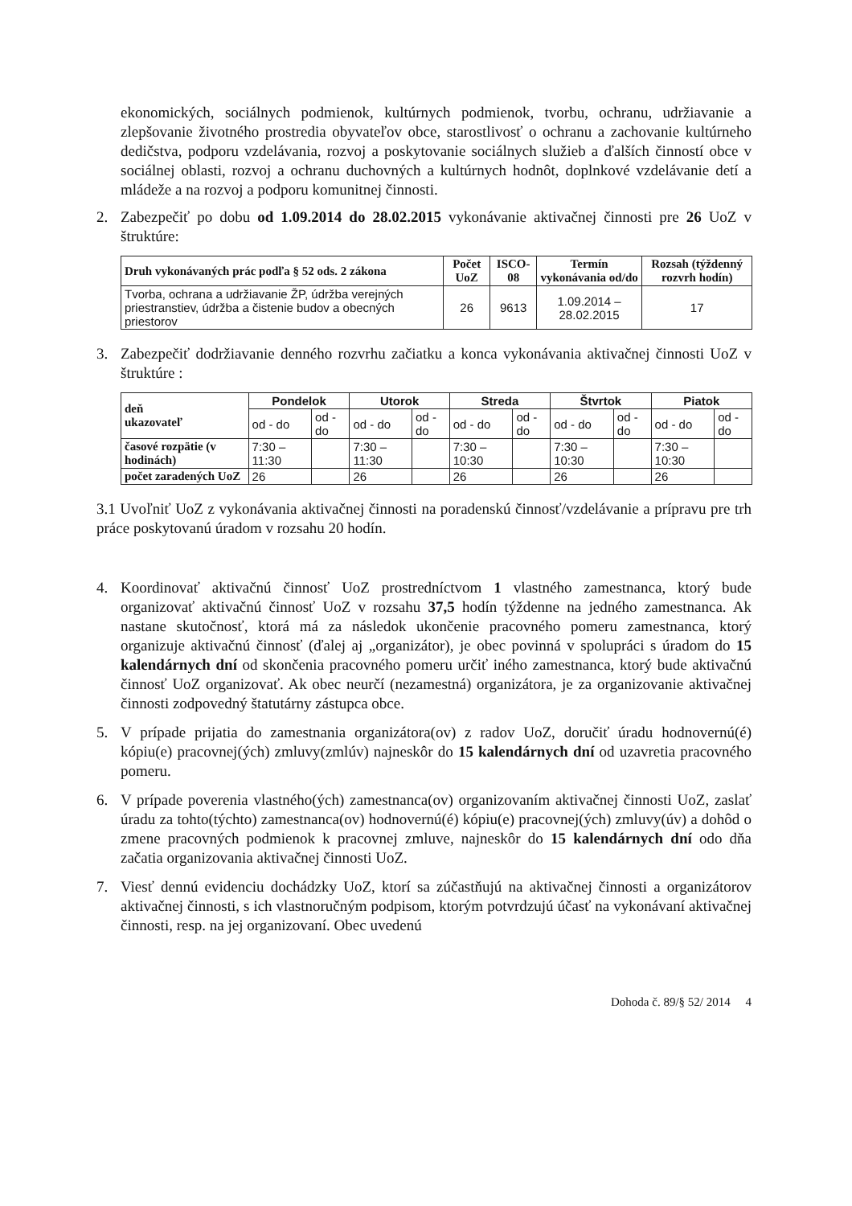ekonomických, sociálnych podmienok, kultúrnych podmienok, tvorbu, ochranu, udržiavanie a zlepšovanie životného prostredia obyvateľov obce, starostlivosť o ochranu a zachovanie kultúrneho dedičstva, podporu vzdelávania, rozvoj a poskytovanie sociálnych služieb a ďalších činností obce v sociálnej oblasti, rozvoj a ochranu duchovných a kultúrnych hodnôt, doplnkové vzdelávanie detí a mládeže a na rozvoj a podporu komunitnej činnosti.
2. Zabezpečiť po dobu od 1.09.2014 do 28.02.2015 vykonávanie aktivačnej činnosti pre 26 UoZ v štruktúre:
| Druh vykonávaných prác podľa § 52 ods. 2 zákona | Počet UoZ | ISCO-08 | Termín vykonávania od/do | Rozsah (týždenný rozvrh hodín) |
| --- | --- | --- | --- | --- |
| Tvorba, ochrana a udržiavanie ŽP, údržba verejných priestranstiev, údržba a čistenie budov a obecných priestorov | 26 | 9613 | 1.09.2014 – 28.02.2015 | 17 |
3. Zabezpečiť dodržiavanie denného rozvrhu začiatku a konca vykonávania aktivačnej činnosti UoZ v štruktúre :
| deň ukazovateľ | Pondelok | | Utorok | | Streda | | Štvrtok | | Piatok | |
| --- | --- | --- | --- | --- | --- | --- | --- | --- | --- | --- |
| | od - do | od - do | od - do | od - do | od - do | od - do | od - do | od - do | od - do | od - do |
| časové rozpätie (v hodinách) | 7:30 – 11:30 | | 7:30 – 11:30 | | 7:30 – 10:30 | | 7:30 – 10:30 | | 7:30 – 10:30 | |
| počet zaradených UoZ | 26 | | 26 | | 26 | | 26 | | 26 | |
3.1 Uvoľniť UoZ z vykonávania aktivačnej činnosti na poradenskú činnosť/vzdelávanie a prípravu pre trh práce poskytovanú úradom v rozsahu 20 hodín.
4. Koordinovať aktivačnú činnosť UoZ prostredníctvom 1 vlastného zamestnanca, ktorý bude organizovať aktivačnú činnosť UoZ v rozsahu 37,5 hodín týždenne na jedného zamestnanca. Ak nastane skutočnosť, ktorá má za následok ukončenie pracovného pomeru zamestnanca, ktorý organizuje aktivačnú činnosť (ďalej aj „organizátor), je obec povinná v spolupráci s úradom do 15 kalendárnych dní od skončenia pracovného pomeru určiť iného zamestnanca, ktorý bude aktivačnú činnosť UoZ organizovať. Ak obec neurčí (nezamestná) organizátora, je za organizovanie aktivačnej činnosti zodpovedný štatutárny zástupca obce.
5. V prípade prijatia do zamestnania organizátora(ov) z radov UoZ, doručiť úradu hodnovernú(é) kópiu(e) pracovnej(ých) zmluvy(zmlúv) najneskôr do 15 kalendárnych dní od uzavretia pracovného pomeru.
6. V prípade poverenia vlastného(ých) zamestnanca(ov) organizovaním aktivačnej činnosti UoZ, zaslať úradu za tohto(týchto) zamestnanca(ov) hodnovernú(é) kópiu(e) pracovnej(ých) zmluvy(úv) a dohôd o zmene pracovných podmienok k pracovnej zmluve, najneskôr do 15 kalendárnych dní odo dňa začatia organizovania aktivačnej činnosti UoZ.
7. Viesť dennú evidenciu dochádzky UoZ, ktorí sa zúčastňujú na aktivačnej činnosti a organizátorov aktivačnej činnosti, s ich vlastnoručným podpisom, ktorým potvrdzujú účasť na vykonávaní aktivačnej činnosti, resp. na jej organizovaní. Obec uvedenú
Dohoda č. 89/§ 52/ 2014 4